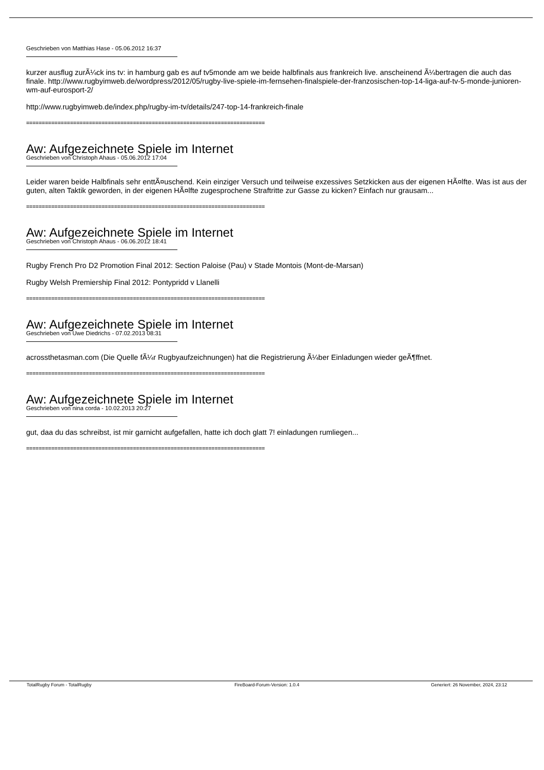Geschrieben von Matthias Hase - 05.06.2012 16:37
kurzer ausflug zurÃ¼ck ins tv: in hamburg gab es auf tv5monde am we beide halbfinals aus frankreich live. anscheinend Ã¼bertragen die auch das finale. http://www.rugbyimweb.de/wordpress/2012/05/rugby-live-spiele-im-fernsehen-finalspiele-der-franzosischen-top-14-liga-auf-tv-5-monde-junioren-wm-auf-eurosport-2/
http://www.rugbyimweb.de/index.php/rugby-im-tv/details/247-top-14-frankreich-finale
============================================================================
Aw: Aufgezeichnete Spiele im Internet
Geschrieben von Christoph Ahaus - 05.06.2012 17:04
Leider waren beide Halbfinals sehr enttÃ¤uschend. Kein einziger Versuch und teilweise exzessives Setzkicken aus der eigenen HÃ¤lfte. Was ist aus der guten, alten Taktik geworden, in der eigenen HÃ¤lfte zugesprochene Straftritte zur Gasse zu kicken? Einfach nur grausam...
============================================================================
Aw: Aufgezeichnete Spiele im Internet
Geschrieben von Christoph Ahaus - 06.06.2012 18:41
Rugby French Pro D2 Promotion Final 2012: Section Paloise (Pau) v Stade Montois (Mont-de-Marsan)
Rugby Welsh Premiership Final 2012: Pontypridd v Llanelli
============================================================================
Aw: Aufgezeichnete Spiele im Internet
Geschrieben von Uwe Diedrichs - 07.02.2013 08:31
acrossthetasman.com (Die Quelle fÃ¼r Rugbyaufzeichnungen) hat die Registrierung Ã¼ber Einladungen wieder geÃ¶ffnet.
============================================================================
Aw: Aufgezeichnete Spiele im Internet
Geschrieben von nina corda - 10.02.2013 20:27
gut, daa du das schreibst, ist mir garnicht aufgefallen, hatte ich doch glatt 7! einladungen rumliegen...
============================================================================
TotalRugby Forum - TotalRugby FireBoard-Forum-Version: 1.0.4 Generiert: 26 November, 2024, 23:12